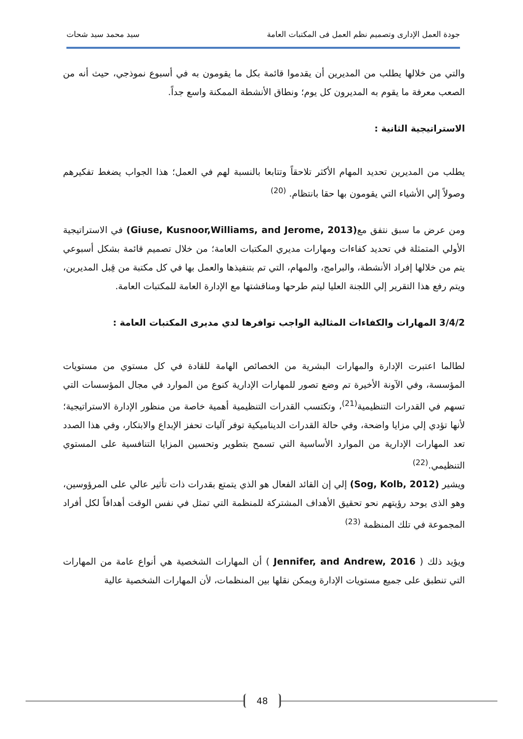جودة العمل الإدارى وتصميم نظم العمل فى المكتبات العامة سيد محمد سيد شحات
والتي من خلالها يطلب من المديرين أن يقدموا قائمة بكل ما يقومون به في أسبوع نموذجي، حيث أنه من الصعب معرفة ما يقوم به المديرون كل يوم؛ ونطاق الأنشطة الممكنة واسع جداً.
الاستراتيجية الثانية :
يطلب من المديرين تحديد المهام الأكثر تلاحقاً وتتابعا بالنسبة لهم في العمل؛ هذا الجواب يضغط تفكيرهم وصولاً إلي الأشياء التي يقومون بها حقا بانتظام. <sup>(20)</sup>
ومن عرض ما سبق نتفق مع(Giuse, Kusnoor,Williams, and Jerome, 2013) في الاستراتيجية الأولي المتمثلة في تحديد كفاءات ومهارات مديري المكتبات العامة؛ من خلال تصميم قائمة بشكل أسبوعي يتم من خلالها إفراد الأنشطة، والبرامج، والمهام، التي تم بتنفيذها والعمل بها في كل مكتبة من قِبل المديرين، ويتم رفع هذا التقرير إلي اللجنة العليا ليتم طرحها ومناقشتها مع الإدارة العامة للمكتبات العامة.
3/4/2 المهارات والكفاءات المثالية الواجب توافرها لدي مديرى المكتبات العامة :
لطالما اعتبرت الإدارة والمهارات البشرية من الخصائص الهامة للقادة في كل مستوي من مستويات المؤسسة، وفي الآونة الأخيرة تم وضع تصور للمهارات الإدارية كنوع من الموارد في مجال المؤسسات التي تسهم في القدرات التنظيمية<sup>(21)</sup>، وتكتسب القدرات التنظيمية أهمية خاصة من منظور الإدارة الاستراتيجية؛ لأنها تؤدي إلي مزايا واضحة، وفي حالة القدرات الديناميكية توفر آليات تحفز الإبداع والابتكار، وفي هذا الصدد تعد المهارات الإدارية من الموارد الأساسية التي تسمح بتطوير وتحسين المزايا التنافسية على المستوي التنظيمي.<sup>(22)</sup>
ويشير (Sog, Kolb, 2012) إلي إن القائد الفعال هو الذي يتمتع بقدرات ذات تأثير عالي على المرؤوسين، وهو الذى يوحد رؤيتهم نحو تحقيق الأهداف المشتركة للمنظمة التي تمثل في نفس الوقت أهدافاً لكل أفراد المجموعة في تلك المنظمة <sup>(23)</sup>
ويؤيد ذلك ( Jennifer, and Andrew, 2016 ) أن المهارات الشخصية هي أنواع عامة من المهارات التي تنطبق على جميع مستويات الإدارة ويمكن نقلها بين المنظمات، لأن المهارات الشخصية عالية
48